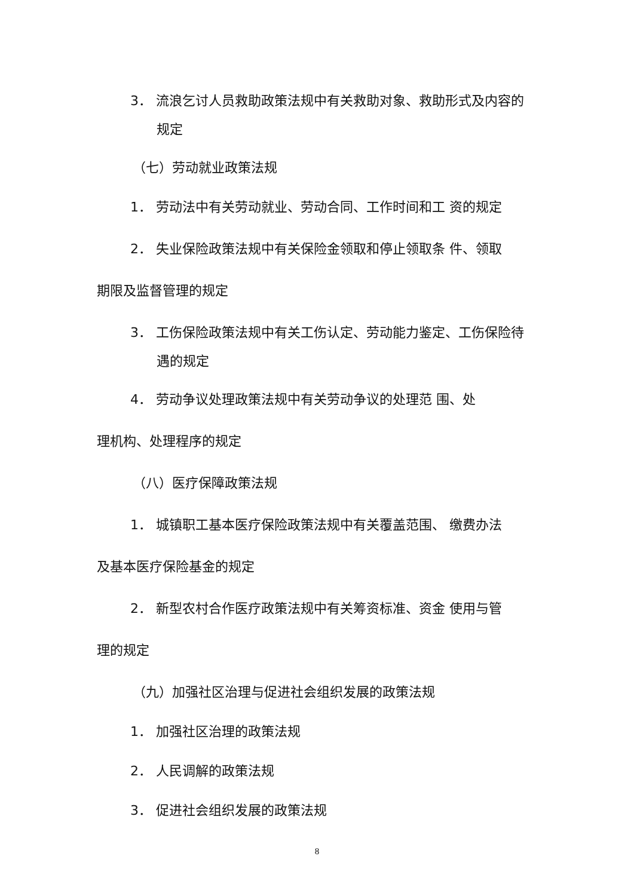3． 流浪乞讨人员救助政策法规中有关救助对象、救助形式及内容的
规定
（七）劳动就业政策法规
1． 劳动法中有关劳动就业、劳动合同、工作时间和工 资的规定
2． 失业保险政策法规中有关保险金领取和停止领取条 件、领取
期限及监督管理的规定
3． 工伤保险政策法规中有关工伤认定、劳动能力鉴定、工伤保险待
遇的规定
4． 劳动争议处理政策法规中有关劳动争议的处理范 围、处
理机构、处理程序的规定
（八）医疗保障政策法规
1． 城镇职工基本医疗保险政策法规中有关覆盖范围、 缴费办法
及基本医疗保险基金的规定
2． 新型农村合作医疗政策法规中有关筹资标准、资金 使用与管
理的规定
（九）加强社区治理与促进社会组织发展的政策法规
1． 加强社区治理的政策法规
2． 人民调解的政策法规
3． 促进社会组织发展的政策法规
8